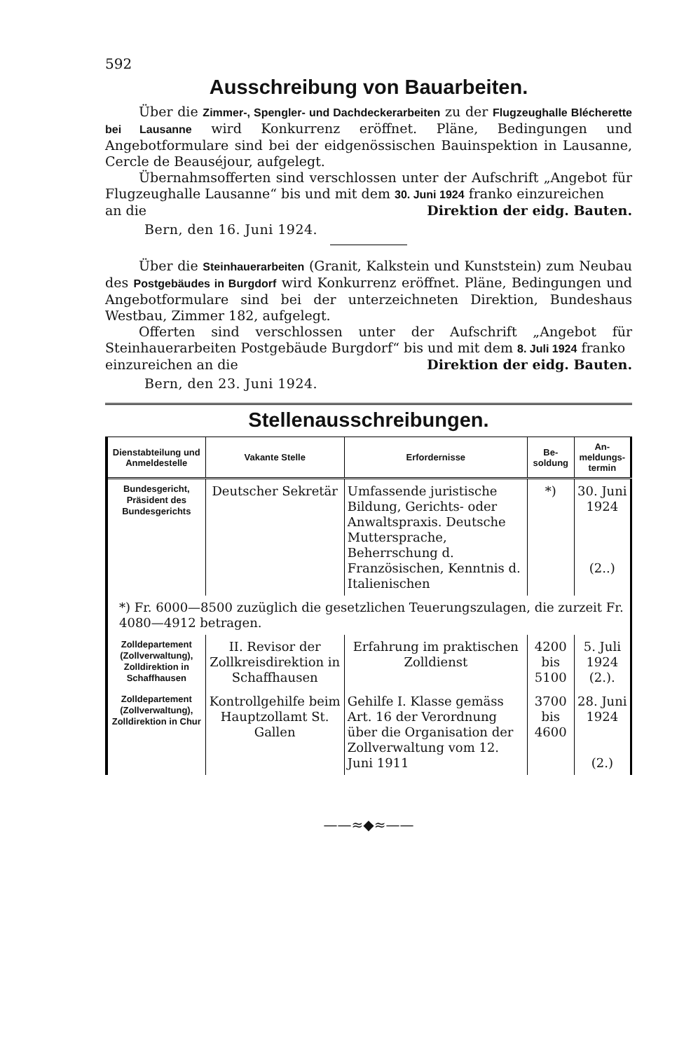592
Ausschreibung von Bauarbeiten.
Über die Zimmer-, Spengler- und Dachdeckerarbeiten zu der Flugzeughalle Blécherette bei Lausanne wird Konkurrenz eröffnet. Pläne, Bedingungen und Angebotformulare sind bei der eidgenössischen Bauinspektion in Lausanne, Cercle de Beauséjour, aufgelegt.
Übernahmsofferten sind verschlossen unter der Aufschrift „Angebot für Flugzeughalle Lausanne“ bis und mit dem 30. Juni 1924 franko einzureichen
an die Direktion der eidg. Bauten.
Bern, den 16. Juni 1924.
Über die Steinhauerarbeiten (Granit, Kalkstein und Kunststein) zum Neubau des Postgebäudes in Burgdorf wird Konkurrenz eröffnet. Pläne, Bedingungen und Angebotformulare sind bei der unterzeichneten Direktion, Bundeshaus Westbau, Zimmer 182, aufgelegt.
Offerten sind verschlossen unter der Aufschrift „Angebot für Steinhauerarbeiten Postgebäude Burgdorf“ bis und mit dem 8. Juli 1924 franko
einzureichen an die Direktion der eidg. Bauten.
Bern, den 23. Juni 1924.
Stellenausschreibungen.
| Dienstabteilung und Anmeldestelle | Vakante Stelle | Erfordernisse | Be-soldung | An-meldungs-termin |
| --- | --- | --- | --- | --- |
| Bundesgericht, Präsident des Bundesgerichts | Deutscher Sekretär | Umfassende juristische Bildung, Gerichts- oder Anwaltspraxis. Deutsche Muttersprache, Beherrschung d. Französischen, Kenntnis d. Italienischen | *) | 30. Juni 1924 (2..) |
| *) Fr. 6000—8500 zuzüglich die gesetzlichen Teuerungszulagen, die zurzeit Fr. 4080—4912 betragen. | | | | |
| Zolldepartement (Zollverwaltung), Zolldirektion in Schaffhausen | II. Revisor der Zollkreisdirektion in Schaffhausen | Erfahrung im praktischen Zolldienst | 4200 bis 5100 | 5. Juli 1924 (2.). |
| Zolldepartement (Zollverwaltung), Zolldirektion in Chur | Kontrollgehilfe beim Hauptzollamt St. Gallen | Gehilfe I. Klasse gemäss Art. 16 der Verordnung über die Organisation der Zollverwaltung vom 12. Juni 1911 | 3700 bis 4600 | 28. Juni 1924 (2.) |
——≈◆≈——